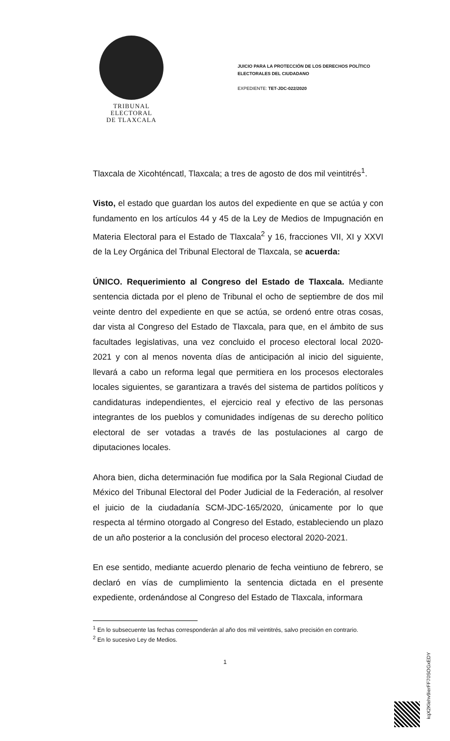TRIBUNAL ELECTORAL
DE TLAXCALA
JUICIO PARA LA PROTECCIÓN DE LOS DERECHOS POLÍTICO
ELECTORALES DEL CIUDADANO
EXPEDIENTE: TET-JDC-022/2020
Tlaxcala de Xicohténcatl, Tlaxcala; a tres de agosto de dos mil veintitrés<sup>1</sup>.
Visto, el estado que guardan los autos del expediente en que se actúa y con fundamento en los artículos 44 y 45 de la Ley de Medios de Impugnación en Materia Electoral para el Estado de Tlaxcala<sup>2</sup> y 16, fracciones VII, XI y XXVI de la Ley Orgánica del Tribunal Electoral de Tlaxcala, se acuerda:
ÚNICO. Requerimiento al Congreso del Estado de Tlaxcala. Mediante sentencia dictada por el pleno de Tribunal el ocho de septiembre de dos mil veinte dentro del expediente en que se actúa, se ordenó entre otras cosas, dar vista al Congreso del Estado de Tlaxcala, para que, en el ámbito de sus facultades legislativas, una vez concluido el proceso electoral local 2020-2021 y con al menos noventa días de anticipación al inicio del siguiente, llevará a cabo un reforma legal que permitiera en los procesos electorales locales siguientes, se garantizara a través del sistema de partidos políticos y candidaturas independientes, el ejercicio real y efectivo de las personas integrantes de los pueblos y comunidades indígenas de su derecho político electoral de ser votadas a través de las postulaciones al cargo de diputaciones locales.
Ahora bien, dicha determinación fue modifica por la Sala Regional Ciudad de México del Tribunal Electoral del Poder Judicial de la Federación, al resolver el juicio de la ciudadanía SCM-JDC-165/2020, únicamente por lo que respecta al término otorgado al Congreso del Estado, estableciendo un plazo de un año posterior a la conclusión del proceso electoral 2020-2021.
En ese sentido, mediante acuerdo plenario de fecha veintiuno de febrero, se declaró en vías de cumplimiento la sentencia dictada en el presente expediente, ordenándose al Congreso del Estado de Tlaxcala, informara
<sup>1</sup> En lo subsecuente las fechas corresponderán al año dos mil veintitrés, salvo precisión en contrario.
<sup>2</sup> En lo sucesivo Ley de Medios.
1
kqX2Klehv9ierFF70SOGxEDY